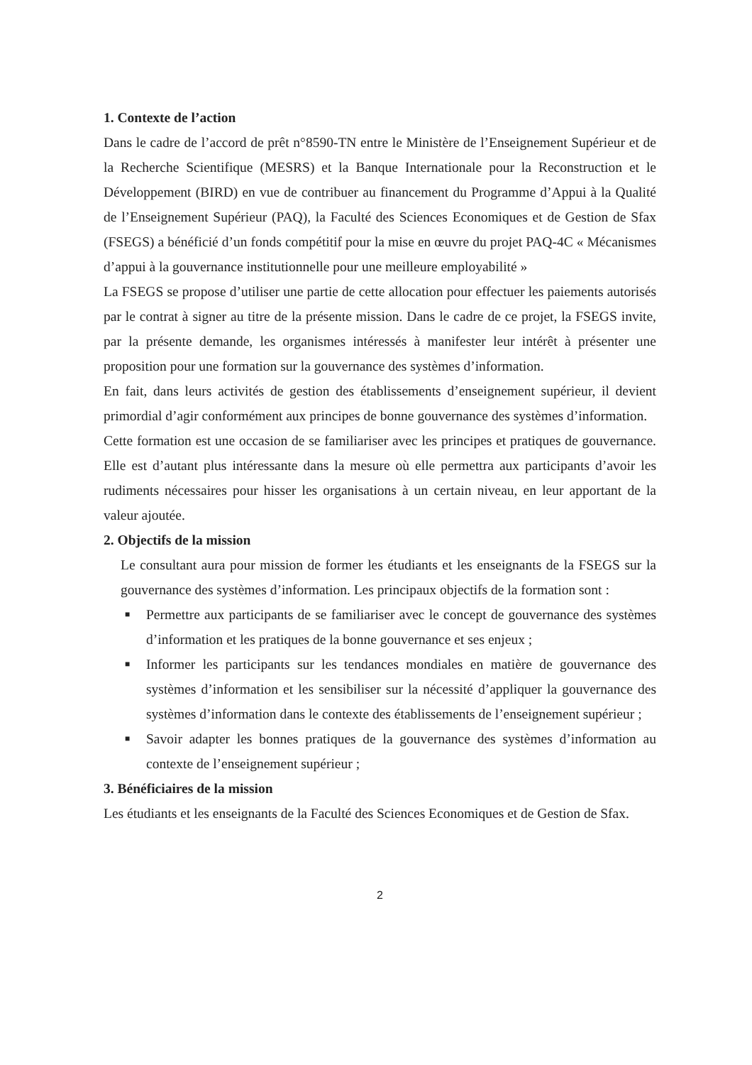1. Contexte de l’action
Dans le cadre de l’accord de prêt n°8590-TN entre le Ministère de l’Enseignement Supérieur et de la Recherche Scientifique (MESRS) et la Banque Internationale pour la Reconstruction et le Développement (BIRD) en vue de contribuer au financement du Programme d’Appui à la Qualité de l’Enseignement Supérieur (PAQ), la Faculté des Sciences Economiques et de Gestion de Sfax (FSEGS) a bénéficié d’un fonds compétitif pour la mise en œuvre du projet PAQ-4C « Mécanismes d’appui à la gouvernance institutionnelle pour une meilleure employabilité »
La FSEGS se propose d’utiliser une partie de cette allocation pour effectuer les paiements autorisés par le contrat à signer au titre de la présente mission. Dans le cadre de ce projet, la FSEGS invite, par la présente demande, les organismes intéressés à manifester leur intérêt à présenter une proposition pour une formation sur la gouvernance des systèmes d’information.
En fait, dans leurs activités de gestion des établissements d’enseignement supérieur, il devient primordial d’agir conformément aux principes de bonne gouvernance des systèmes d’information.
Cette formation est une occasion de se familiariser avec les principes et pratiques de gouvernance. Elle est d’autant plus intéressante dans la mesure où elle permettra aux participants d’avoir les rudiments nécessaires pour hisser les organisations à un certain niveau, en leur apportant de la valeur ajoutée.
2. Objectifs de la mission
Le consultant aura pour mission de former les étudiants et les enseignants de la FSEGS sur la gouvernance des systèmes d’information. Les principaux objectifs de la formation sont :
■ Permettre aux participants de se familiariser avec le concept de gouvernance des systèmes d’information et les pratiques de la bonne gouvernance et ses enjeux ;
■ Informer les participants sur les tendances mondiales en matière de gouvernance des systèmes d’information et les sensibiliser sur la nécessité d’appliquer la gouvernance des systèmes d’information dans le contexte des établissements de l’enseignement supérieur ;
■ Savoir adapter les bonnes pratiques de la gouvernance des systèmes d’information au contexte de l’enseignement supérieur ;
3. Bénéficiaires de la mission
Les étudiants et les enseignants de la Faculté des Sciences Economiques et de Gestion de Sfax.
2